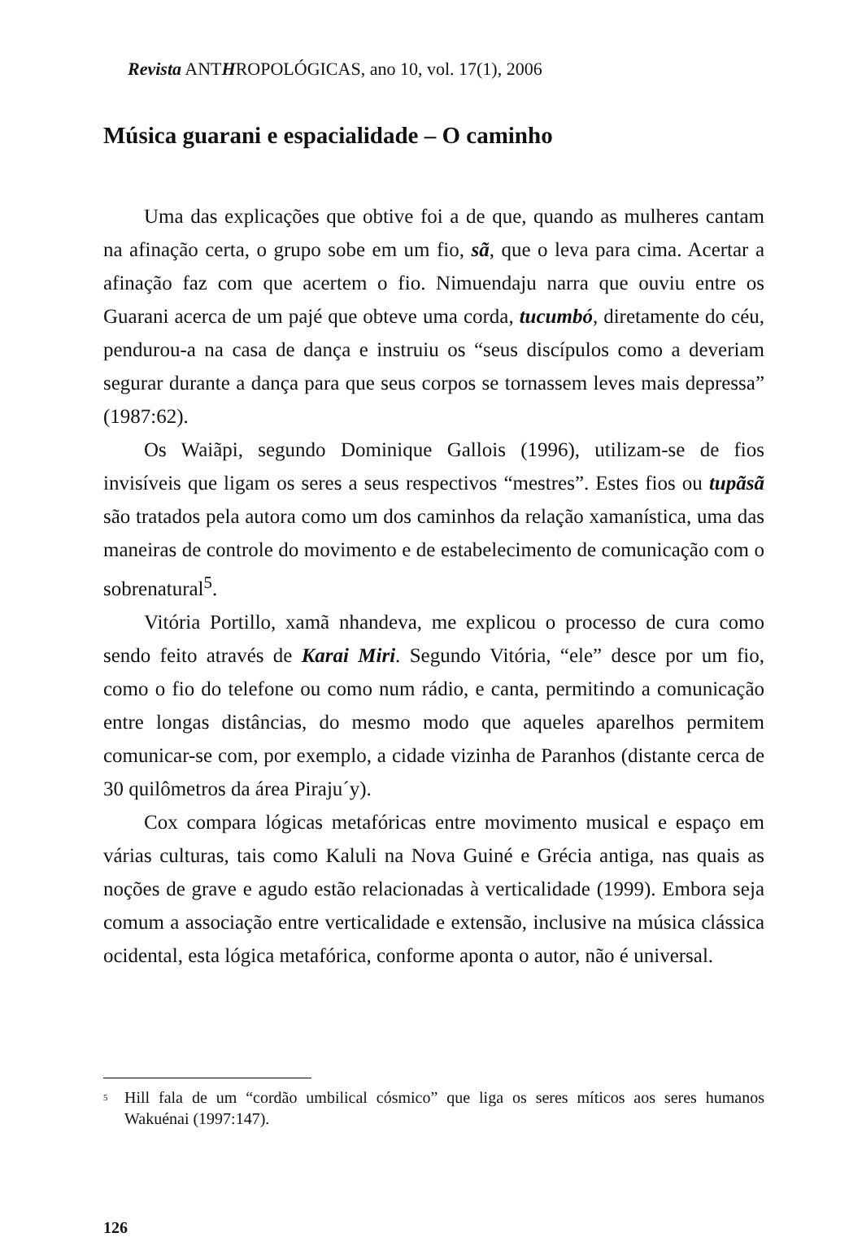Revista ANTHROPOLÓGICAS, ano 10, vol. 17(1), 2006
Música guarani e espacialidade – O caminho
Uma das explicações que obtive foi a de que, quando as mulheres cantam na afinação certa, o grupo sobe em um fio, sã, que o leva para cima. Acertar a afinação faz com que acertem o fio. Nimuendaju narra que ouviu entre os Guarani acerca de um pajé que obteve uma corda, tucumbó, diretamente do céu, pendurou-a na casa de dança e instruiu os “seus discípulos como a deveriam segurar durante a dança para que seus corpos se tornassem leves mais depressa” (1987:62).
Os Waiãpi, segundo Dominique Gallois (1996), utilizam-se de fios invisíveis que ligam os seres a seus respectivos “mestres”. Estes fios ou tupãsã são tratados pela autora como um dos caminhos da relação xamanística, uma das maneiras de controle do movimento e de estabelecimento de comunicação com o sobrenatural<sup>5</sup>.
Vitória Portillo, xamã nhandeva, me explicou o processo de cura como sendo feito através de Karai Miri. Segundo Vitória, “ele” desce por um fio, como o fio do telefone ou como num rádio, e canta, permitindo a comunicação entre longas distâncias, do mesmo modo que aqueles aparelhos permitem comunicar-se com, por exemplo, a cidade vizinha de Paranhos (distante cerca de 30 quilômetros da área Piraju´y).
Cox compara lógicas metafóricas entre movimento musical e espaço em várias culturas, tais como Kaluli na Nova Guiné e Grécia antiga, nas quais as noções de grave e agudo estão relacionadas à verticalidade (1999). Embora seja comum a associação entre verticalidade e extensão, inclusive na música clássica ocidental, esta lógica metafórica, conforme aponta o autor, não é universal.
<sup>5</sup> Hill fala de um “cordão umbilical cósmico” que liga os seres míticos aos seres humanos Wakuénai (1997:147).
126